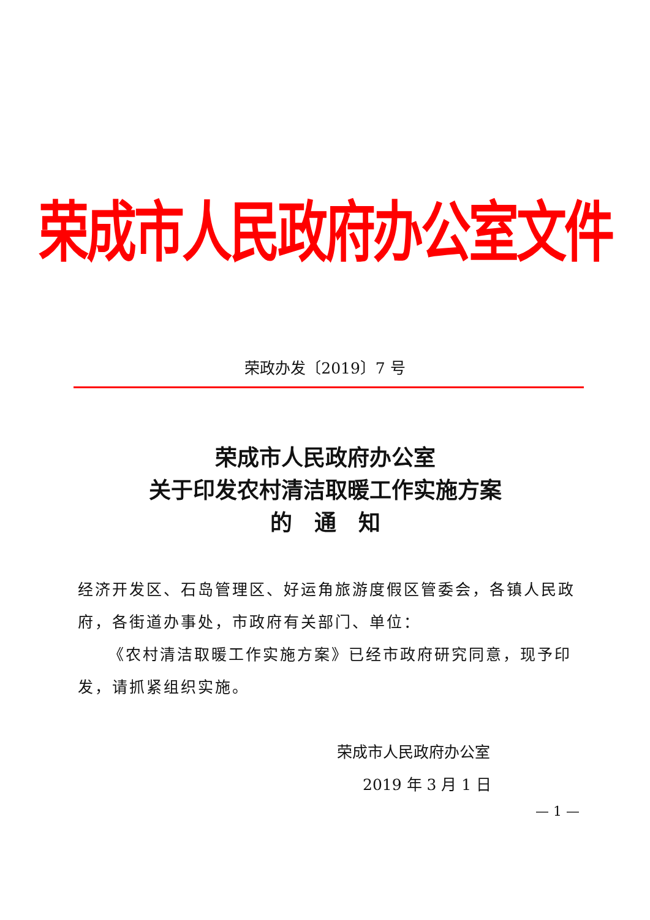荣成市人民政府办公室文件
荣政办发〔2019〕7 号
荣成市人民政府办公室
关于印发农村清洁取暖工作实施方案
的　通　知
经济开发区、石岛管理区、好运角旅游度假区管委会，各镇人民政府，各街道办事处，市政府有关部门、单位：
《农村清洁取暖工作实施方案》已经市政府研究同意，现予印发，请抓紧组织实施。
荣成市人民政府办公室
2019 年 3 月 1 日
— 1 —